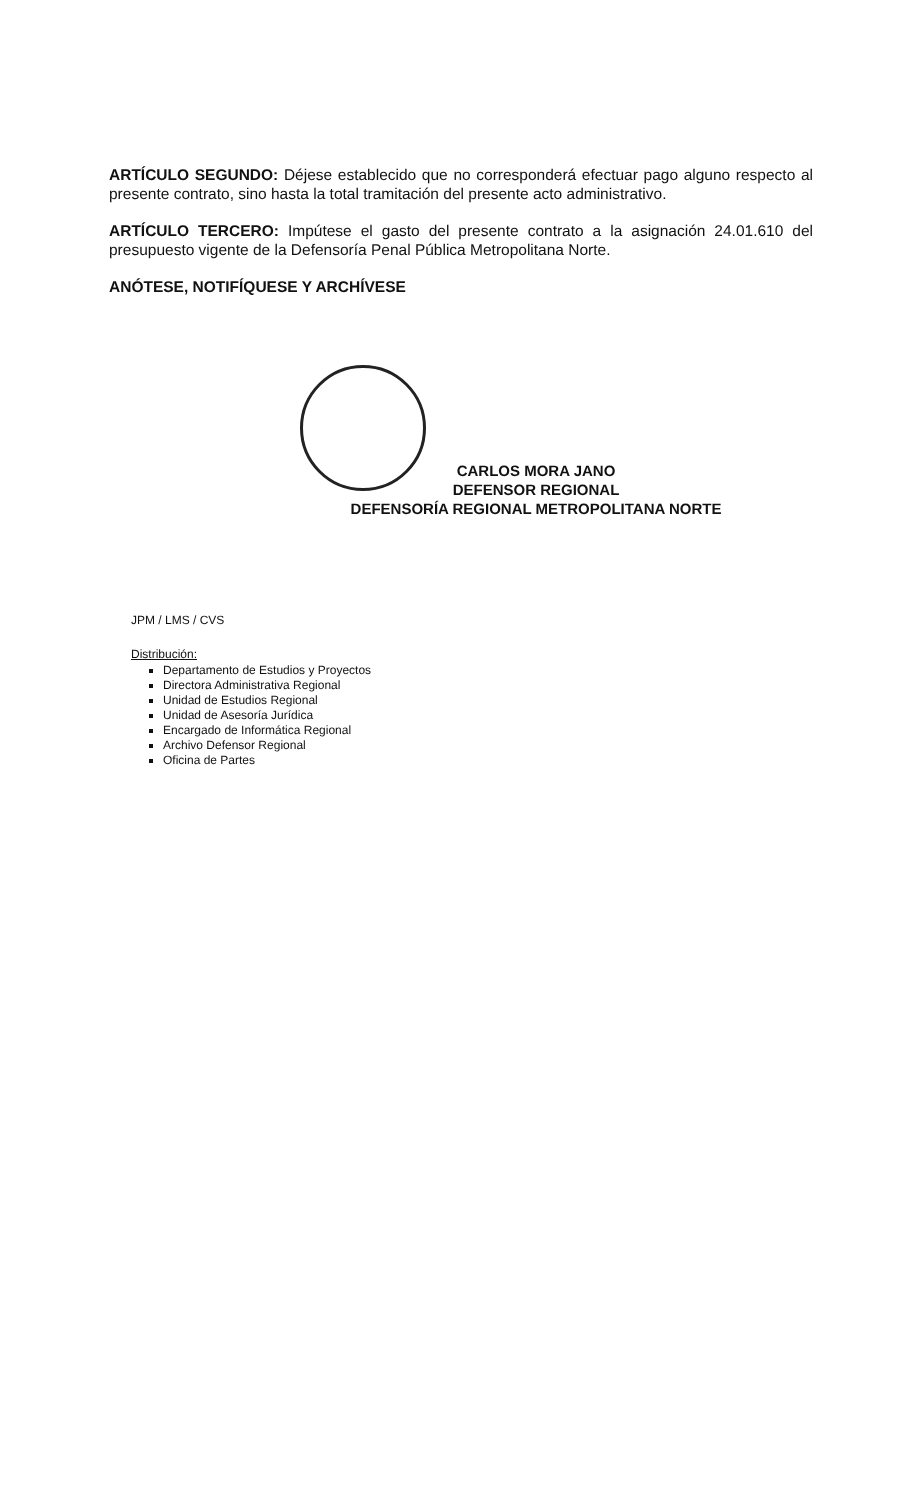ARTÍCULO SEGUNDO: Déjese establecido que no corresponderá efectuar pago alguno respecto al presente contrato, sino hasta la total tramitación del presente acto administrativo.
ARTÍCULO TERCERO: Impútese el gasto del presente contrato a la asignación 24.01.610 del presupuesto vigente de la Defensoría Penal Pública Metropolitana Norte.
ANÓTESE, NOTIFÍQUESE Y ARCHÍVESE
CARLOS MORA JANO
DEFENSOR REGIONAL
DEFENSORÍA REGIONAL METROPOLITANA NORTE
JPM / LMS / CVS
Distribución:
Departamento de Estudios y Proyectos
Directora Administrativa Regional
Unidad de Estudios Regional
Unidad de Asesoría Jurídica
Encargado de Informática Regional
Archivo Defensor Regional
Oficina de Partes